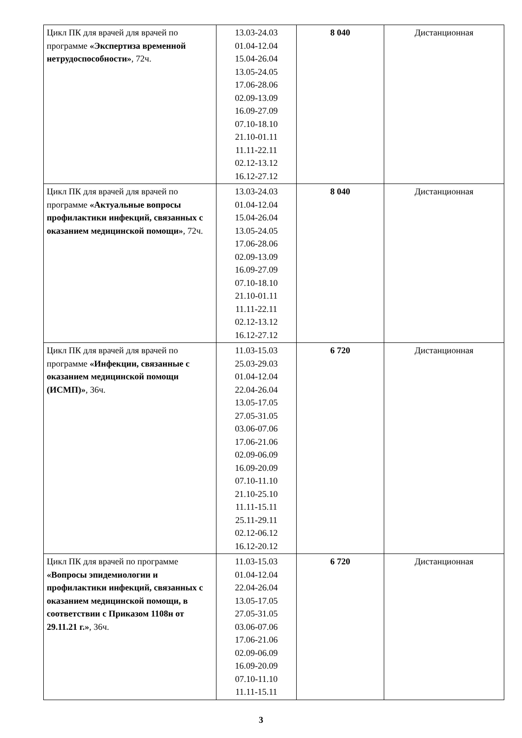| Цикл ПК для врачей для врачей по программе «Экспертиза временной нетрудоспособности» , 72ч. | 13.03-24.03 01.04-12.04 15.04-26.04 13.05-24.05 17.06-28.06 02.09-13.09 16.09-27.09 07.10-18.10 21.10-01.11 11.11-22.11 02.12-13.12 16.12-27.12 | 8 040 | Дистанционная |
| Цикл ПК для врачей для врачей по программе «Актуальные вопросы профилактики инфекций, связанных с оказанием медицинской помощи» , 72ч. | 13.03-24.03 01.04-12.04 15.04-26.04 13.05-24.05 17.06-28.06 02.09-13.09 16.09-27.09 07.10-18.10 21.10-01.11 11.11-22.11 02.12-13.12 16.12-27.12 | 8 040 | Дистанционная |
| Цикл ПК для врачей для врачей по программе «Инфекции, связанные с оказанием медицинской помощи (ИСМП)» , 36ч. | 11.03-15.03 25.03-29.03 01.04-12.04 22.04-26.04 13.05-17.05 27.05-31.05 03.06-07.06 17.06-21.06 02.09-06.09 16.09-20.09 07.10-11.10 21.10-25.10 11.11-15.11 25.11-29.11 02.12-06.12 16.12-20.12 | 6 720 | Дистанционная |
| Цикл ПК для врачей по программе «Вопросы эпидемиологии и профилактики инфекций, связанных с оказанием медицинской помощи, в соответствии с Приказом 1108н от 29.11.21 г.» , 36ч. | 11.03-15.03 01.04-12.04 22.04-26.04 13.05-17.05 27.05-31.05 03.06-07.06 17.06-21.06 02.09-06.09 16.09-20.09 07.10-11.10 11.11-15.11 | 6 720 | Дистанционная |
3